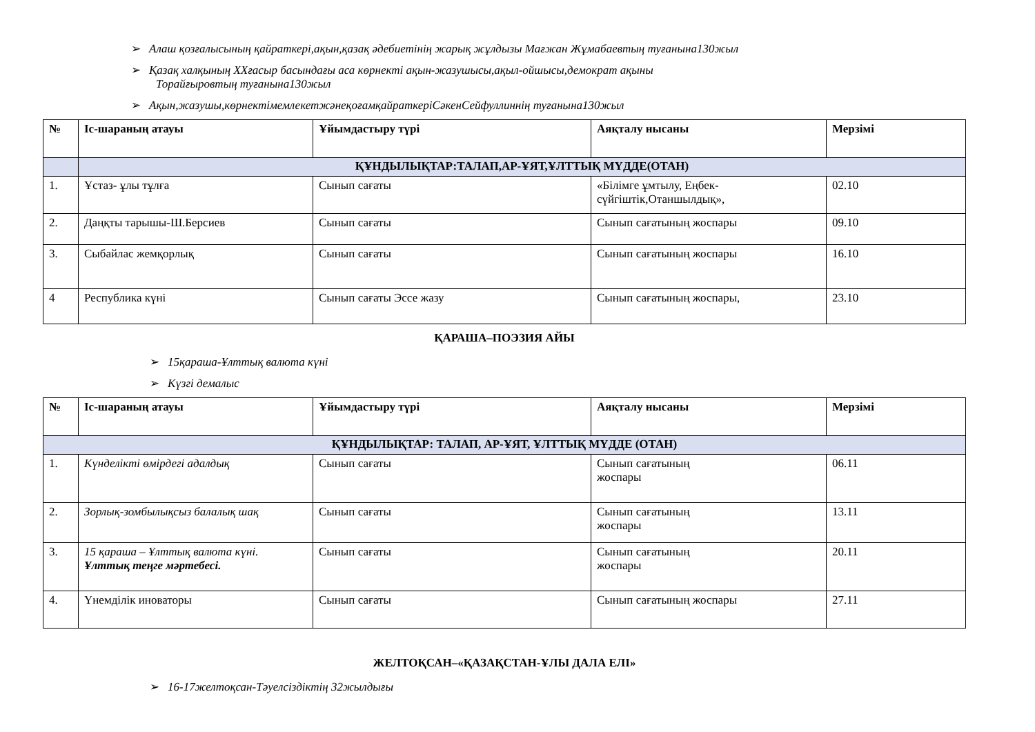➢ Алаш қозғалысының қайраткері,ақын,қазақ әдебиетінің жарық жұлдызы Мағжан Жұмабаевтың туғанына130жыл
➢ Қазақ халқының ХХғасыр басындағы аса көрнекті ақын-жазушысы,ақыл-ойшысы,демократ ақыны
Торайғыровтың туғанына130жыл
➢ Ақын,жазушы,көрнектімемлекетжәнеқоғамқайраткеріСәкенСейфуллиннің туғанына130жыл
| № | Іс-шараның атауы | Ұйымдастыру түрі | Аяқталу нысаны | Мерзімі |
| --- | --- | --- | --- | --- |
| | ҚҰНДЫЛЫҚТАР:ТАЛАП,АР-ҰЯТ,ҰЛТТЫҚ МҮДДЕ(ОТАН) | | | |
| 1. | Ұстаз- ұлы тұлға | Сынып сағаты | «Білімге ұмтылу, Еңбек-сүйгіштік,Отаншылдық», | 02.10 |
| 2. | Даңқты тарышы-Ш.Берсиев | Сынып сағаты | Сынып сағатының жоспары | 09.10 |
| 3. | Сыбайлас жемқорлық | Сынып сағаты | Сынып сағатының жоспары | 16.10 |
| 4 | Республика күні | Сынып сағаты Эссе жазу | Сынып сағатының жоспары, | 23.10 |
ҚАРАША–ПОЭЗИЯ АЙЫ
➢ 15қараша-Ұлттық валюта күні
➢ Күзгі демалыс
| № | Іс-шараның атауы | Ұйымдастыру түрі | Аяқталу нысаны | Мерзімі |
| --- | --- | --- | --- | --- |
| ҚҰНДЫЛЫҚТАР: ТАЛАП, АР-ҰЯТ, ҰЛТТЫҚ МҮДДЕ (ОТАН) | | | | |
| 1. | Күнделікті өмірдегі адалдық | Сынып сағаты | Сынып сағатының жоспары | 06.11 |
| 2. | Зорлық-зомбылықсыз балалық шақ | Сынып сағаты | Сынып сағатының жоспары | 13.11 |
| 3. | 15 қараша – Ұлттық валюта күні. Ұлттық теңге мәртебесі. | Сынып сағаты | Сынып сағатының жоспары | 20.11 |
| 4. | Үнемділік иноваторы | Сынып сағаты | Сынып сағатының жоспары | 27.11 |
ЖЕЛТОҚСАН–«ҚАЗАҚСТАН-ҰЛЫ ДАЛА ЕЛІ»
➢ 16-17желтоқсан-Тәуелсіздіктің 32жылдығы